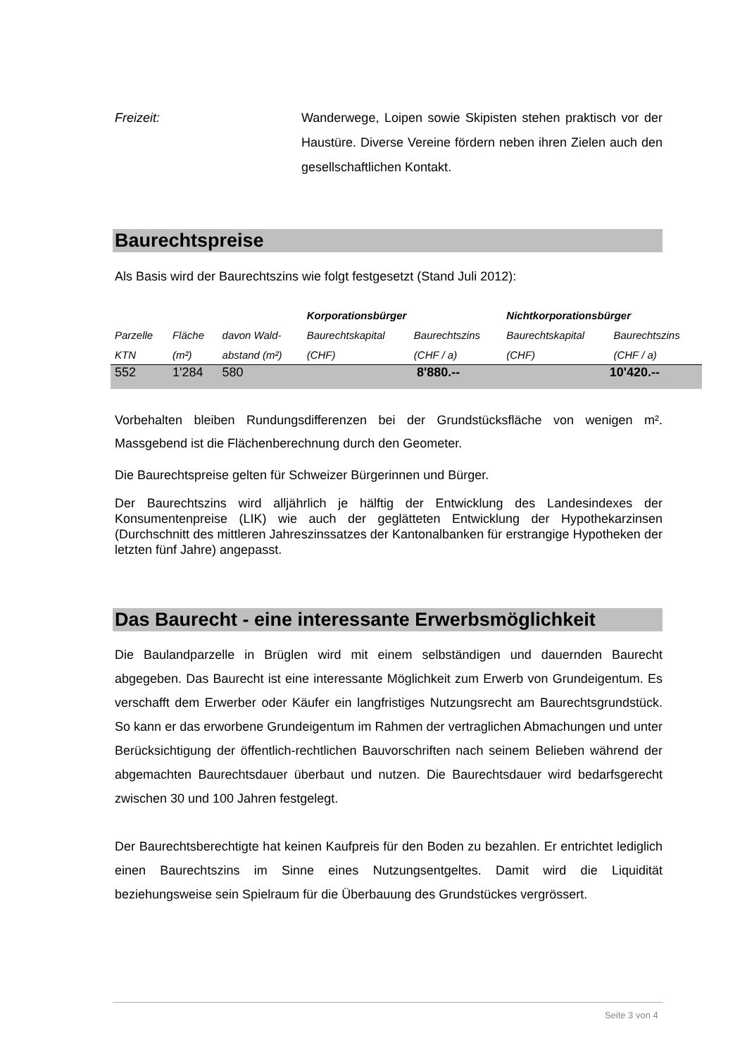Freizeit: Wanderwege, Loipen sowie Skipisten stehen praktisch vor der Haustüre. Diverse Vereine fördern neben ihren Zielen auch den gesellschaftlichen Kontakt.
Baurechtspreise
Als Basis wird der Baurechtszins wie folgt festgesetzt (Stand Juli 2012):
| | | | Korporationsbürger | | Nichtkorporationsbürger | |
| --- | --- | --- | --- | --- | --- | --- |
| Parzelle | Fläche | davon Wald- | Baurechtskapital | Baurechtszins | Baurechtskapital | Baurechtszins |
| KTN | (m²) | abstand (m²) | (CHF) | (CHF / a) | (CHF) | (CHF / a) |
| 552 | 1'284 | 580 | 8'880.-- | | 10'420.-- | |
Vorbehalten bleiben Rundungsdifferenzen bei der Grundstücksfläche von wenigen m². Massgebend ist die Flächenberechnung durch den Geometer.
Die Baurechtspreise gelten für Schweizer Bürgerinnen und Bürger.
Der Baurechtszins wird alljährlich je hälftig der Entwicklung des Landesindexes der Konsumentenpreise (LIK) wie auch der geglätteten Entwicklung der Hypothekarzinsen (Durchschnitt des mittleren Jahreszinssatzes der Kantonalbanken für erstrangige Hypotheken der letzten fünf Jahre) angepasst.
Das Baurecht - eine interessante Erwerbsmöglichkeit
Die Baulandparzelle in Brüglen wird mit einem selbständigen und dauernden Baurecht abgegeben. Das Baurecht ist eine interessante Möglichkeit zum Erwerb von Grundeigentum. Es verschafft dem Erwerber oder Käufer ein langfristiges Nutzungsrecht am Baurechtsgrundstück. So kann er das erworbene Grundeigentum im Rahmen der vertraglichen Abmachungen und unter Berücksichtigung der öffentlich-rechtlichen Bauvorschriften nach seinem Belieben während der abgemachten Baurechtsdauer überbaut und nutzen. Die Baurechtsdauer wird bedarfsgerecht zwischen 30 und 100 Jahren festgelegt.
Der Baurechtsberechtigte hat keinen Kaufpreis für den Boden zu bezahlen. Er entrichtet lediglich einen Baurechtszins im Sinne eines Nutzungsentgeltes. Damit wird die Liquidität beziehungsweise sein Spielraum für die Überbauung des Grundstückes vergrössert.
Seite 3 von 4